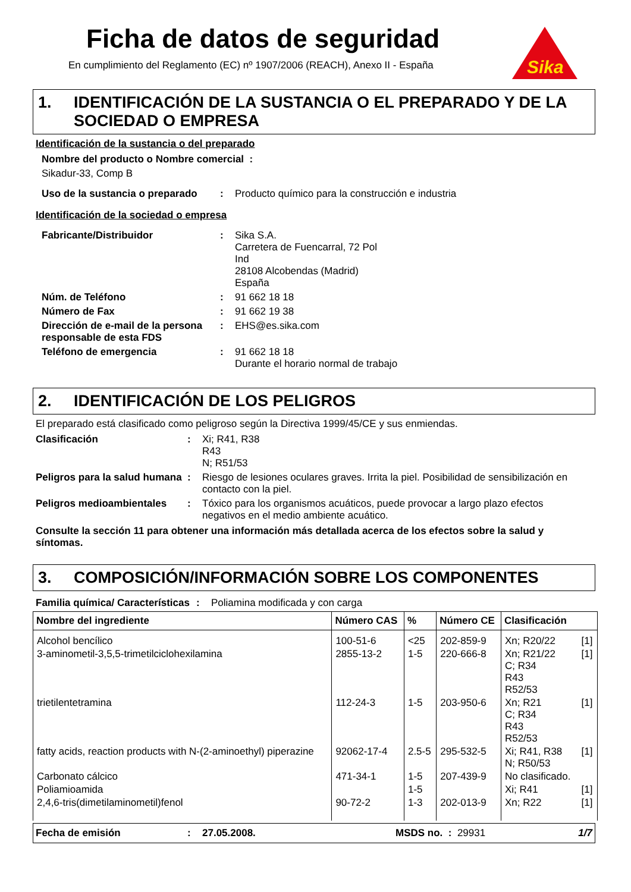Ficha de datos de seguridad
En cumplimiento del Reglamento (EC) nº 1907/2006 (REACH), Anexo II - España
Sika
1. IDENTIFICACIÓN DE LA SUSTANCIA O EL PREPARADO Y DE LA SOCIEDAD O EMPRESA
Identificación de la sustancia o del preparado
Nombre del producto o Nombre comercial :
Sikadur-33, Comp B
Uso de la sustancia o preparado: Producto químico para la construcción e industria
Identificación de la sociedad o empresa
Fabricante/Distribuidor: Sika S.A.
Carretera de Fuencarral, 72 Pol
Ind
28108 Alcobendas (Madrid)
España
Núm. de Teléfono: 91 662 18 18
Número de Fax: 91 662 19 38
Dirección de e-mail de la persona responsable de esta FDS: EHS@es.sika.com
Teléfono de emergencia: 91 662 18 18
Durante el horario normal de trabajo
2. IDENTIFICACIÓN DE LOS PELIGROS
El preparado está clasificado como peligroso según la Directiva 1999/45/CE y sus enmiendas.
Clasificación: Xi; R41, R38
R43
N; R51/53
Peligros para la salud humana: Riesgo de lesiones oculares graves. Irrita la piel. Posibilidad de sensibilización en contacto con la piel.
Peligros medioambientales: Tóxico para los organismos acuáticos, puede provocar a largo plazo efectos negativos en el medio ambiente acuático.
Consulte la sección 11 para obtener una información más detallada acerca de los efectos sobre la salud y síntomas.
3. COMPOSICIÓN/INFORMACIÓN SOBRE LOS COMPONENTES
Familia química/ Características: Poliamina modificada y con carga
| Nombre del ingrediente | Número CAS | % | Número CE | Clasificación | |
| --- | --- | --- | --- | --- | --- |
| Alcohol bencílico | 100-51-6 | <25 | 202-859-9 | Xn; R20/22 | [1] |
| 3-aminometil-3,5,5-trimetilciclohexilamina | 2855-13-2 | 1-5 | 220-666-8 | Xn; R21/22 C; R34 R43 R52/53 | [1] |
| trietilentetramina | 112-24-3 | 1-5 | 203-950-6 | Xn; R21 C; R34 R43 R52/53 | [1] |
| fatty acids, reaction products with N-(2-aminoethyl) piperazine | 92062-17-4 | 2.5-5 | 295-532-5 | Xi; R41, R38 N; R50/53 | [1] |
| Carbonato cálcico | 471-34-1 | 1-5 | 207-439-9 | No clasificado. | |
| Poliamioamida | | 1-5 | | Xi; R41 | [1] |
| 2,4,6-tris(dimetilaminometil)fenol | 90-72-2 | 1-3 | 202-013-9 | Xn; R22 | [1] |
Fecha de emisión: 27.05.2008. MSDS no. : 29931 1/7